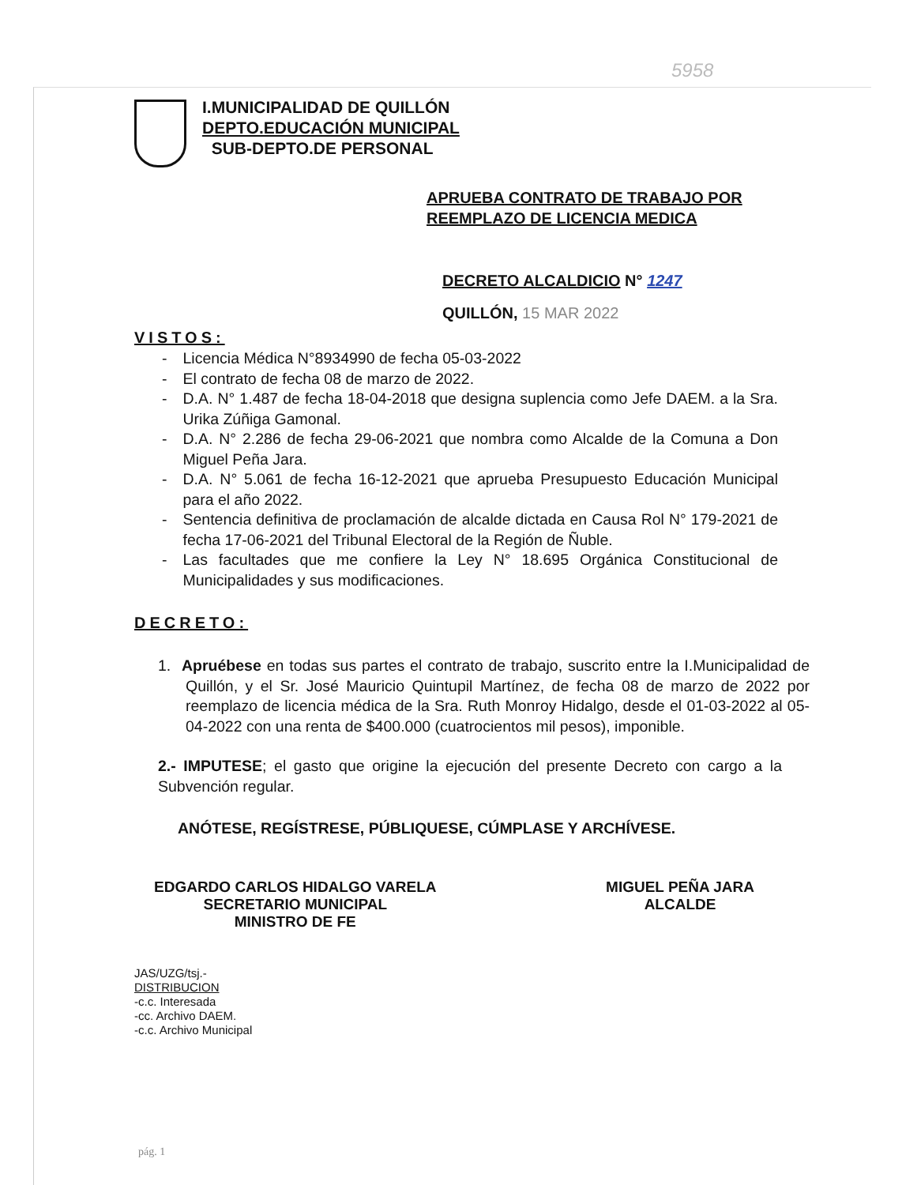5958
I.MUNICIPALIDAD DE QUILLÓN
DEPTO.EDUCACIÓN MUNICIPAL
SUB-DEPTO.DE PERSONAL
APRUEBA CONTRATO DE TRABAJO POR
REEMPLAZO DE LICENCIA MEDICA
DECRETO ALCALDICIO N° 1247
QUILLÓN, 15 MAR 2022
VISTOS:
- Licencia Médica N°8934990 de fecha 05-03-2022
- El contrato de fecha 08 de marzo de 2022.
- D.A. N° 1.487 de fecha 18-04-2018 que designa suplencia como Jefe DAEM. a la Sra. Urika Zúñiga Gamonal.
- D.A. N° 2.286 de fecha 29-06-2021 que nombra como Alcalde de la Comuna a Don Miguel Peña Jara.
- D.A. N° 5.061 de fecha 16-12-2021 que aprueba Presupuesto Educación Municipal para el año 2022.
- Sentencia definitiva de proclamación de alcalde dictada en Causa Rol N° 179-2021 de fecha 17-06-2021 del Tribunal Electoral de la Región de Ñuble.
- Las facultades que me confiere la Ley N° 18.695 Orgánica Constitucional de Municipalidades y sus modificaciones.
DECRETO:
1. Apruébese en todas sus partes el contrato de trabajo, suscrito entre la I.Municipalidad de Quillón, y el Sr. José Mauricio Quintupil Martínez, de fecha 08 de marzo de 2022 por reemplazo de licencia médica de la Sra. Ruth Monroy Hidalgo, desde el 01-03-2022 al 05-04-2022 con una renta de $400.000 (cuatrocientos mil pesos), imponible.
2.- IMPUTESE; el gasto que origine la ejecución del presente Decreto con cargo a la Subvención regular.
ANÓTESE, REGÍSTRESE, PÚBLIQUESE, CÚMPLASE Y ARCHÍVESE.
EDGARDO CARLOS HIDALGO VARELA
SECRETARIO MUNICIPAL
MINISTRO DE FE
MIGUEL PEÑA JARA
ALCALDE
JAS/UZG/tsj.-
DISTRIBUCION
-c.c. Interesada
-cc. Archivo DAEM.
-c.c. Archivo Municipal
pág. 1